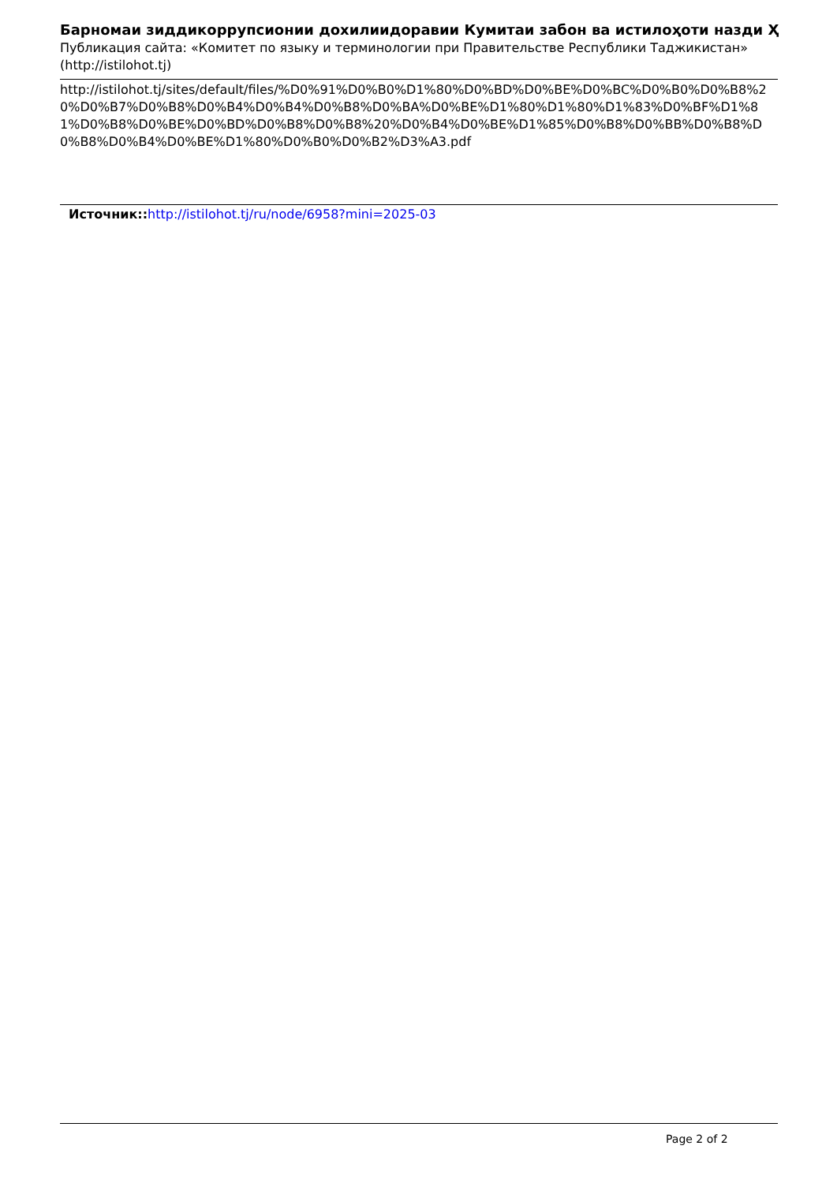Барномаи зиддикоррупсионии дохилиидоравии Кумитаи забон ва истилоҳоти назди Ҳ
Публикация сайта: «Комитет по языку и терминологии при Правительстве Республики Таджикистан» (http://istilohot.tj)
http://istilohot.tj/sites/default/files/%D0%91%D0%B0%D1%80%D0%BD%D0%BE%D0%BC%D0%B0%D0%B8%20%D0%B7%D0%B8%D0%B4%D0%B4%D0%B8%D0%BA%D0%BE%D1%80%D1%80%D1%83%D0%BF%D1%81%D0%B8%D0%BE%D0%BD%D0%B8%D0%B8%20%D0%B4%D0%BE%D1%85%D0%B8%D0%BB%D0%B8%D0%B8%D0%B4%D0%BE%D1%80%D0%B0%D0%B2%D3%A3.pdf
Источник:: http://istilohot.tj/ru/node/6958?mini=2025-03
Page 2 of 2